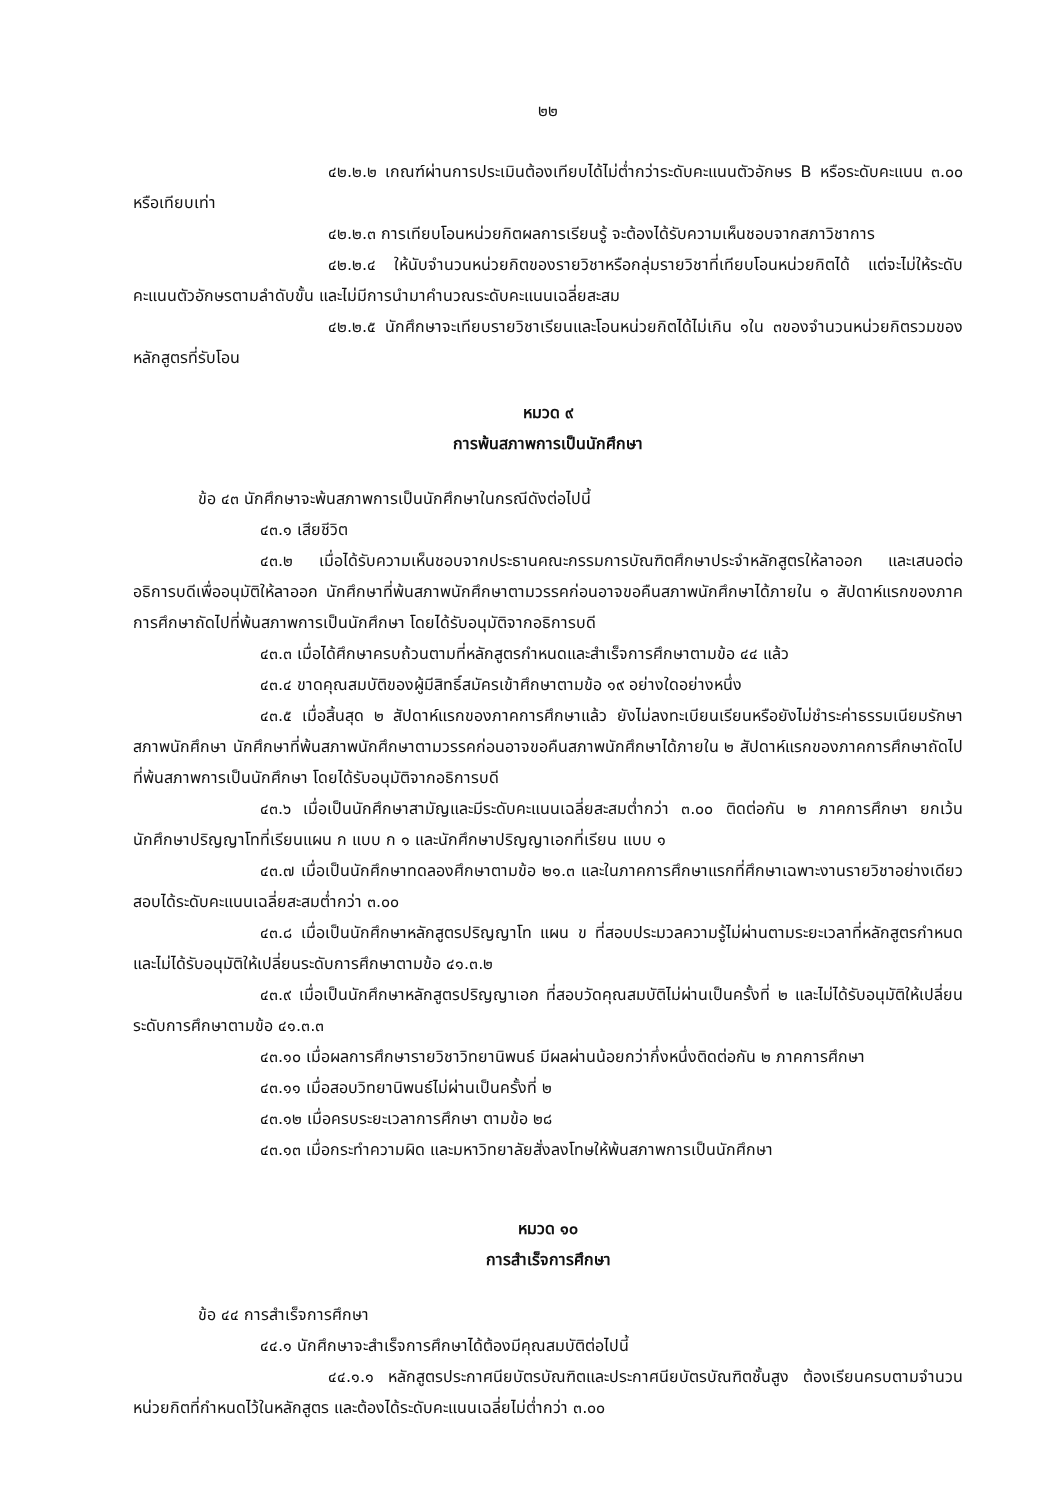๒๒
๔๒.๒.๒ เกณฑ์ผ่านการประเมินต้องเทียบได้ไม่ต่ำกว่าระดับคะแนนตัวอักษร B หรือระดับคะแนน ๓.๐๐ หรือเทียบเท่า
๔๒.๒.๓ การเทียบโอนหน่วยกิตผลการเรียนรู้ จะต้องได้รับความเห็นชอบจากสภาวิชาการ
๔๒.๒.๔ ให้นับจำนวนหน่วยกิตของรายวิชาหรือกลุ่มรายวิชาที่เทียบโอนหน่วยกิตได้ แต่จะไม่ให้ระดับคะแนนตัวอักษรตามลำดับขั้น และไม่มีการนำมาคำนวณระดับคะแนนเฉลี่ยสะสม
๔๒.๒.๕ นักศึกษาจะเทียบรายวิชาเรียนและโอนหน่วยกิตได้ไม่เกิน ๑ใน ๓ของจำนวนหน่วยกิตรวมของหลักสูตรที่รับโอน
หมวด ๙
การพ้นสภาพการเป็นนักศึกษา
ข้อ ๔๓ นักศึกษาจะพ้นสภาพการเป็นนักศึกษาในกรณีดังต่อไปนี้
๔๓.๑ เสียชีวิต
๔๓.๒ เมื่อได้รับความเห็นชอบจากประธานคณะกรรมการบัณฑิตศึกษาประจำหลักสูตรให้ลาออก และเสนอต่ออธิการบดีเพื่ออนุมัติให้ลาออก นักศึกษาที่พ้นสภาพนักศึกษาตามวรรคก่อนอาจขอคืนสภาพนักศึกษาได้ภายใน ๑ สัปดาห์แรกของภาคการศึกษาถัดไปที่พ้นสภาพการเป็นนักศึกษา โดยได้รับอนุมัติจากอธิการบดี
๔๓.๓ เมื่อได้ศึกษาครบถ้วนตามที่หลักสูตรกำหนดและสำเร็จการศึกษาตามข้อ ๔๔ แล้ว
๔๓.๔ ขาดคุณสมบัติของผู้มีสิทธิ์สมัครเข้าศึกษาตามข้อ ๑๙ อย่างใดอย่างหนึ่ง
๔๓.๕ เมื่อสิ้นสุด ๒ สัปดาห์แรกของภาคการศึกษาแล้ว ยังไม่ลงทะเบียนเรียนหรือยังไม่ชำระค่าธรรมเนียมรักษาสภาพนักศึกษา นักศึกษาที่พ้นสภาพนักศึกษาตามวรรคก่อนอาจขอคืนสภาพนักศึกษาได้ภายใน ๒ สัปดาห์แรกของภาคการศึกษาถัดไปที่พ้นสภาพการเป็นนักศึกษา โดยได้รับอนุมัติจากอธิการบดี
๔๓.๖ เมื่อเป็นนักศึกษาสามัญและมีระดับคะแนนเฉลี่ยสะสมต่ำกว่า ๓.๐๐ ติดต่อกัน ๒ ภาคการศึกษา ยกเว้น นักศึกษาปริญญาโทที่เรียนแผน ก แบบ ก ๑ และนักศึกษาปริญญาเอกที่เรียน แบบ ๑
๔๓.๗ เมื่อเป็นนักศึกษาทดลองศึกษาตามข้อ ๒๑.๓ และในภาคการศึกษาแรกที่ศึกษาเฉพาะงานรายวิชาอย่างเดียว สอบได้ระดับคะแนนเฉลี่ยสะสมต่ำกว่า ๓.๐๐
๔๓.๘ เมื่อเป็นนักศึกษาหลักสูตรปริญญาโท แผน ข ที่สอบประมวลความรู้ไม่ผ่านตามระยะเวลาที่หลักสูตรกำหนด และไม่ได้รับอนุมัติให้เปลี่ยนระดับการศึกษาตามข้อ ๔๑.๓.๒
๔๓.๙ เมื่อเป็นนักศึกษาหลักสูตรปริญญาเอก ที่สอบวัดคุณสมบัติไม่ผ่านเป็นครั้งที่ ๒ และไม่ได้รับอนุมัติให้เปลี่ยนระดับการศึกษาตามข้อ ๔๑.๓.๓
๔๓.๑๐ เมื่อผลการศึกษารายวิชาวิทยานิพนธ์ มีผลผ่านน้อยกว่ากึ่งหนึ่งติดต่อกัน ๒ ภาคการศึกษา
๔๓.๑๑ เมื่อสอบวิทยานิพนธ์ไม่ผ่านเป็นครั้งที่ ๒
๔๓.๑๒ เมื่อครบระยะเวลาการศึกษา ตามข้อ ๒๘
๔๓.๑๓ เมื่อกระทำความผิด และมหาวิทยาลัยสั่งลงโทษให้พ้นสภาพการเป็นนักศึกษา
หมวด ๑๐
การสำเร็จการศึกษา
ข้อ ๔๔ การสำเร็จการศึกษา
๔๔.๑ นักศึกษาจะสำเร็จการศึกษาได้ต้องมีคุณสมบัติต่อไปนี้
๔๔.๑.๑ หลักสูตรประกาศนียบัตรบัณฑิตและประกาศนียบัตรบัณฑิตชั้นสูง ต้องเรียนครบตามจำนวนหน่วยกิตที่กำหนดไว้ในหลักสูตร และต้องได้ระดับคะแนนเฉลี่ยไม่ต่ำกว่า ๓.๐๐